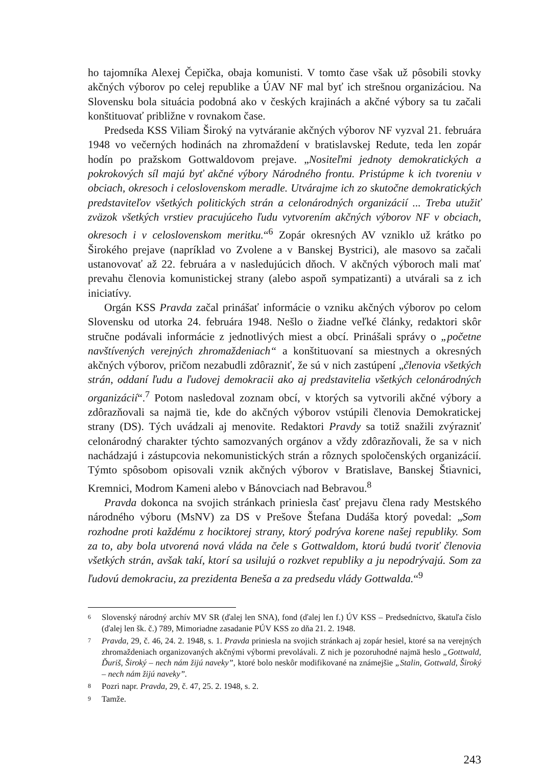ho tajomníka Alexej Čepička, obaja komunisti. V tomto čase však už pôsobili stovky akčných výborov po celej republike a ÚAV NF mal byť ich strešnou organizáciou. Na Slovensku bola situácia podobná ako v českých krajinách a akčné výbory sa tu začali konštituovať približne v rovnakom čase.
Predseda KSS Viliam Široký na vytváranie akčných výborov NF vyzval 21. februára 1948 vo večerných hodinách na zhromaždení v bratislavskej Redute, teda len zopár hodín po pražskom Gottwaldovom prejave. „Nositeľmi jednoty demokratických a pokrokových síl majú byť akčné výbory Národného frontu. Pristúpme k ich tvoreniu v obciach, okresoch i celoslovenskom meradle. Utvárajme ich zo skutočne demokratických predstaviteľov všetkých politických strán a celonárodných organizácií ... Treba utužiť zväzok všetkých vrstiev pracujúceho ľudu vytvorením akčných výborov NF v obciach, okresoch i v celoslovenskom meritku.“<sup>6</sup> Zopár okresných AV vzniklo už krátko po Širokého prejave (napríklad vo Zvolene a v Banskej Bystrici), ale masovo sa začali ustanovovať až 22. februára a v nasledujúcich dňoch. V akčných výboroch mali mať prevahu členovia komunistickej strany (alebo aspoň sympatizanti) a utvárali sa z ich iniciatívy.
Orgán KSS Pravda začal prinášať informácie o vzniku akčných výborov po celom Slovensku od utorka 24. februára 1948. Nešlo o žiadne veľké články, redaktori skôr stručne podávali informácie z jednotlivých miest a obcí. Prinášali správy o „početne navštívených verejných zhromaždeniach“ a konštituovaní sa miestnych a okresných akčných výborov, pričom nezabudli zdôrazniť, že sú v nich zastúpení „členovia všetkých strán, oddaní ľudu a ľudovej demokracii ako aj predstavitelia všetkých celonárodných organizácií“.<sup>7</sup> Potom nasledoval zoznam obcí, v ktorých sa vytvorili akčné výbory a zdôrazňovali sa najmä tie, kde do akčných výborov vstúpili členovia Demokratickej strany (DS). Tých uvádzali aj menovite. Redaktori Pravdy sa totiž snažili zvýrazniť celonárodný charakter týchto samozvaných orgánov a vždy zdôrazňovali, že sa v nich nachádzajú i zástupcovia nekomunistických strán a rôznych spoločenských organizácií. Týmto spôsobom opisovali vznik akčných výborov v Bratislave, Banskej Štiavnici, Kremnici, Modrom Kameni alebo v Bánovciach nad Bebravou.<sup>8</sup>
Pravda dokonca na svojich stránkach priniesla časť prejavu člena rady Mestského národného výboru (MsNV) za DS v Prešove Štefana Dudáša ktorý povedal: „Som rozhodne proti každému z hociktorej strany, ktorý podrýva korene našej republiky. Som za to, aby bola utvorená nová vláda na čele s Gottwaldom, ktorú budú tvoriť členovia všetkých strán, avšak takí, ktorí sa usilujú o rozkvet republiky a ju nepodrývajú. Som za ľudovú demokraciu, za prezidenta Beneša a za predsedu vlády Gottwalda.“<sup>9</sup>
6 Slovenský národný archív MV SR (ďalej len SNA), fond (ďalej len f.) ÚV KSS – Predsedníctvo, škatuľa číslo (ďalej len šk. č.) 789, Mimoriadne zasadanie PÚV KSS zo dňa 21. 2. 1948.
7 Pravda, 29, č. 46, 24. 2. 1948, s. 1. Pravda priniesla na svojich stránkach aj zopár hesiel, ktoré sa na verejných zhromaždeniach organizovaných akčnými výbormi prevolávali. Z nich je pozoruhodné najmä heslo „Gottwald, Ďuriš, Široký – nech nám žijú naveky”, ktoré bolo neskôr modifikované na známejšie „Stalin, Gottwald, Široký – nech nám žijú naveky”.
8 Pozri napr. Pravda, 29, č. 47, 25. 2. 1948, s. 2.
9 Tamže.
243